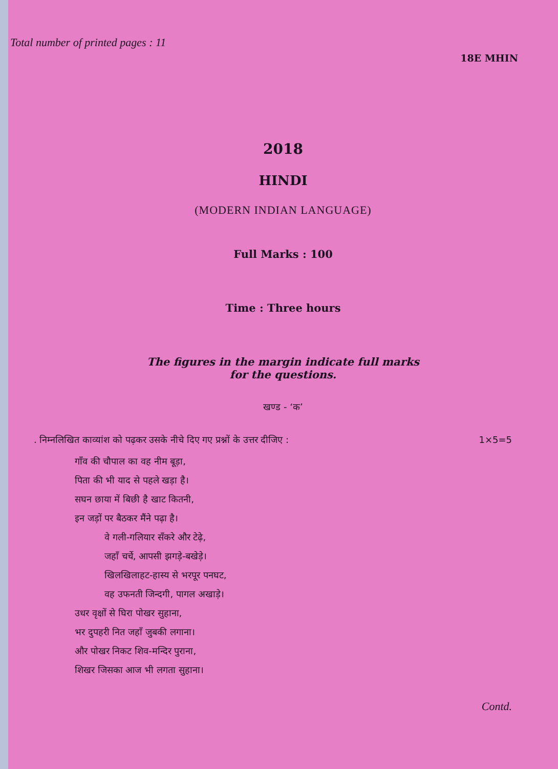Total number of printed pages : 11
18E MHIN
2018
HINDI
(MODERN INDIAN LANGUAGE)
Full Marks : 100
Time : Three hours
The figures in the margin indicate full marks
for the questions.
खण्ड - ‘क’
. निम्नलिखित काव्यांश को पढ़कर उसके नीचे दिए गए प्रश्नों के उत्तर दीजिए : 1×5=5
गाँव की चौपाल का वह नीम बूड़ा,
पिता की भी याद से पहले खड़ा है।
सघन छाया में बिछी है खाट कितनी,
इन जड़ों पर बैठकर मैंने पढ़ा है।
वे गली-गलियार सँकरे और टेढ़े,
जहाँ चर्चे, आपसी झगड़े-बखेड़े।
खिलखिलाहट-हास्य से भरपूर पनघट,
वह उफनती जिन्दगी, पागल अखाड़े।
उधर वृक्षों से घिरा पोखर सुहाना,
भर दुपहरी नित जहाँ जुबकी लगाना।
और पोखर निकट शिव-मन्दिर पुराना,
शिखर जिसका आज भी लगता सुहाना।
Contd.